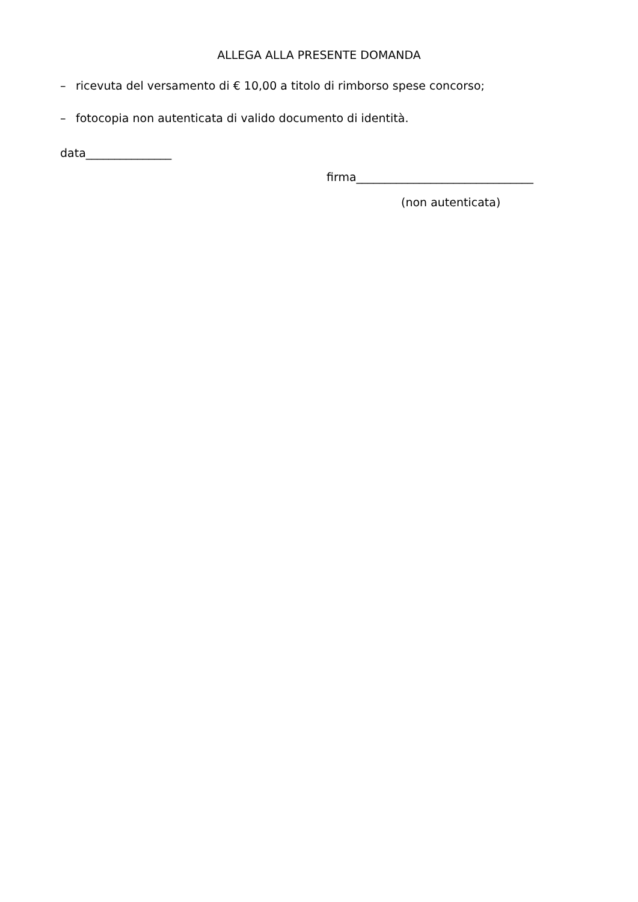ALLEGA ALLA PRESENTE DOMANDA
– ricevuta del versamento di € 10,00 a titolo di rimborso spese concorso;
– fotocopia non autenticata di valido documento di identità.
data_______________
firma_______________________________
(non autenticata)